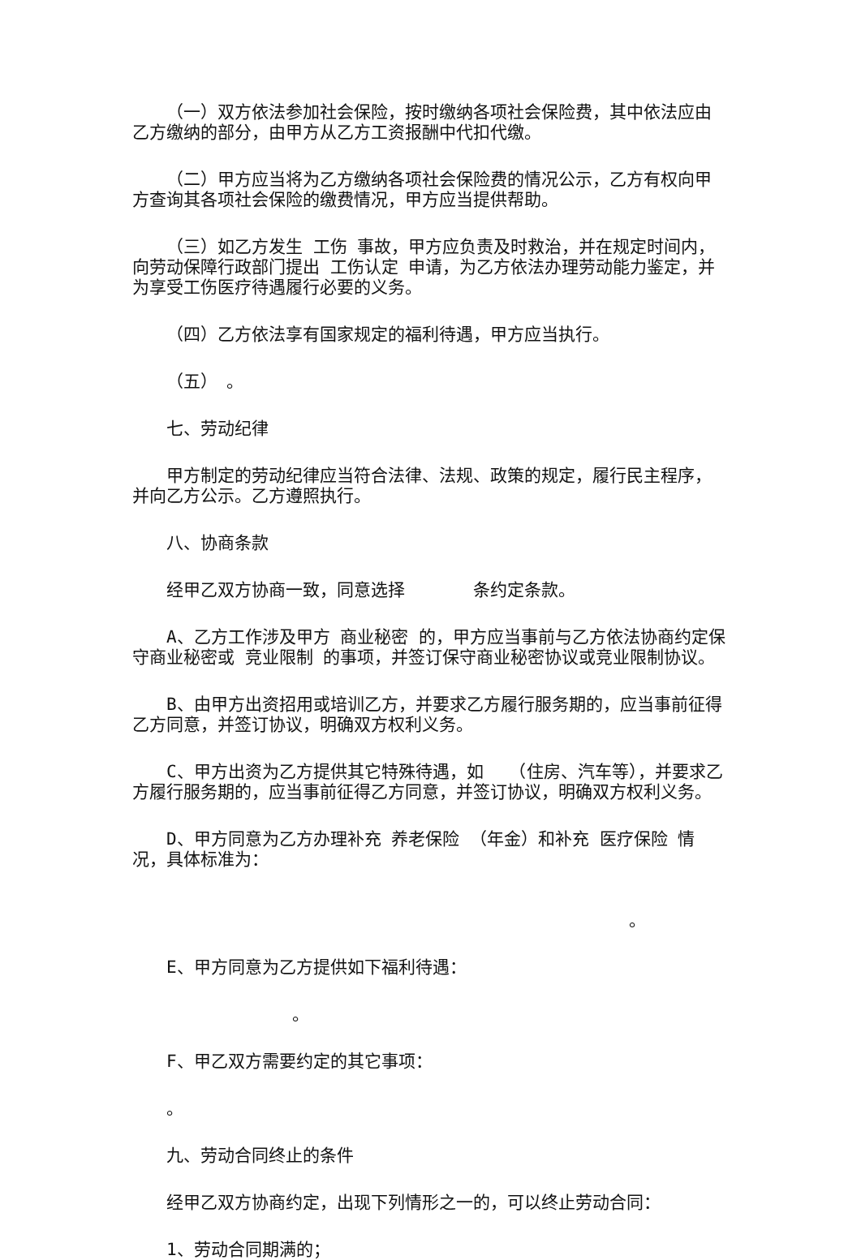（一）双方依法参加社会保险，按时缴纳各项社会保险费，其中依法应由乙方缴纳的部分，由甲方从乙方工资报酬中代扣代缴。
（二）甲方应当将为乙方缴纳各项社会保险费的情况公示，乙方有权向甲方查询其各项社会保险的缴费情况，甲方应当提供帮助。
（三）如乙方发生 工伤 事故，甲方应负责及时救治，并在规定时间内，向劳动保障行政部门提出 工伤认定 申请，为乙方依法办理劳动能力鉴定，并为享受工伤医疗待遇履行必要的义务。
（四）乙方依法享有国家规定的福利待遇，甲方应当执行。
（五）　。
七、劳动纪律
甲方制定的劳动纪律应当符合法律、法规、政策的规定，履行民主程序，并向乙方公示。乙方遵照执行。
八、协商条款
经甲乙双方协商一致，同意选择　　　　条约定条款。
A、乙方工作涉及甲方 商业秘密 的，甲方应当事前与乙方依法协商约定保守商业秘密或 竞业限制 的事项，并签订保守商业秘密协议或竞业限制协议。
B、由甲方出资招用或培训乙方，并要求乙方履行服务期的，应当事前征得乙方同意，并签订协议，明确双方权利义务。
C、甲方出资为乙方提供其它特殊待遇，如　　（住房、汽车等），并要求乙方履行服务期的，应当事前征得乙方同意，并签订协议，明确双方权利义务。
D、甲方同意为乙方办理补充 养老保险 （年金）和补充 医疗保险 情况，具体标准为：
。
E、甲方同意为乙方提供如下福利待遇：
。
F、甲乙双方需要约定的其它事项：
。
九、劳动合同终止的条件
经甲乙双方协商约定，出现下列情形之一的，可以终止劳动合同：
1、劳动合同期满的；